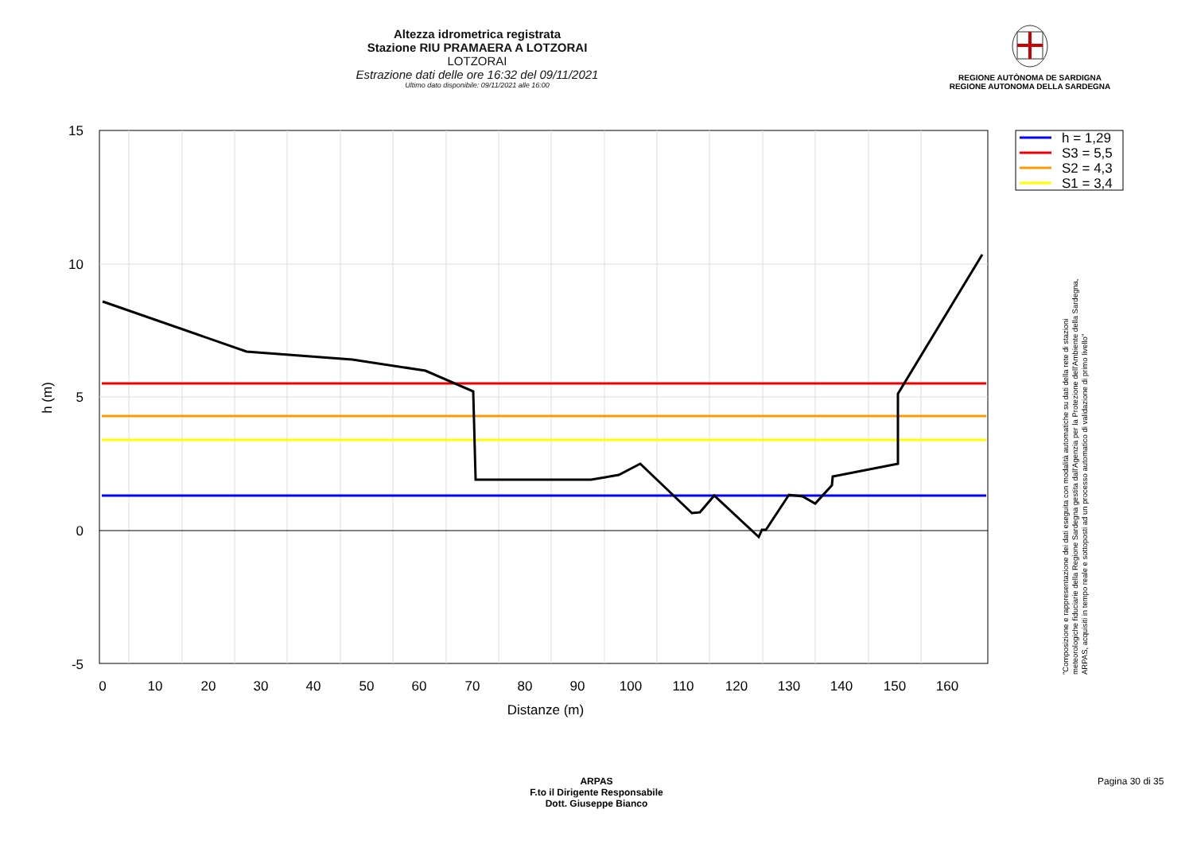Altezza idrometrica registrata
Stazione RIU PRAMAERA A LOTZORAI
LOTZORAI
Estrazione dati delle ore 16:32 del 09/11/2021
Ultimo dato disponibile: 09/11/2021 alle 16:00
REGIONE AUTÒNOMA DE SARDIGNA
REGIONE AUTONOMA DELLA SARDEGNA
15
10
5
0
-5
0
10
20
30
40
50
60
70
80
90
100
110
120
130
140
150
160
Distanze (m)
h (m)
h = 1,29
S3 = 5,5
S2 = 4,3
S1 = 3,4
"Composizione e rappresentazione dei dati eseguita con modalità automatiche su dati della rete di stazioni meteorologiche fiduciarie della Regione Sardegna gestita dall'Agenzia per la Protezione dell'Ambiente della Sardegna, ARPAS, acquisiti in tempo reale e sottoposti ad un processo automatico di validazione di primo livello"
ARPAS
F.to il Dirigente Responsabile
Dott. Giuseppe Bianco
Pagina 30 di 35